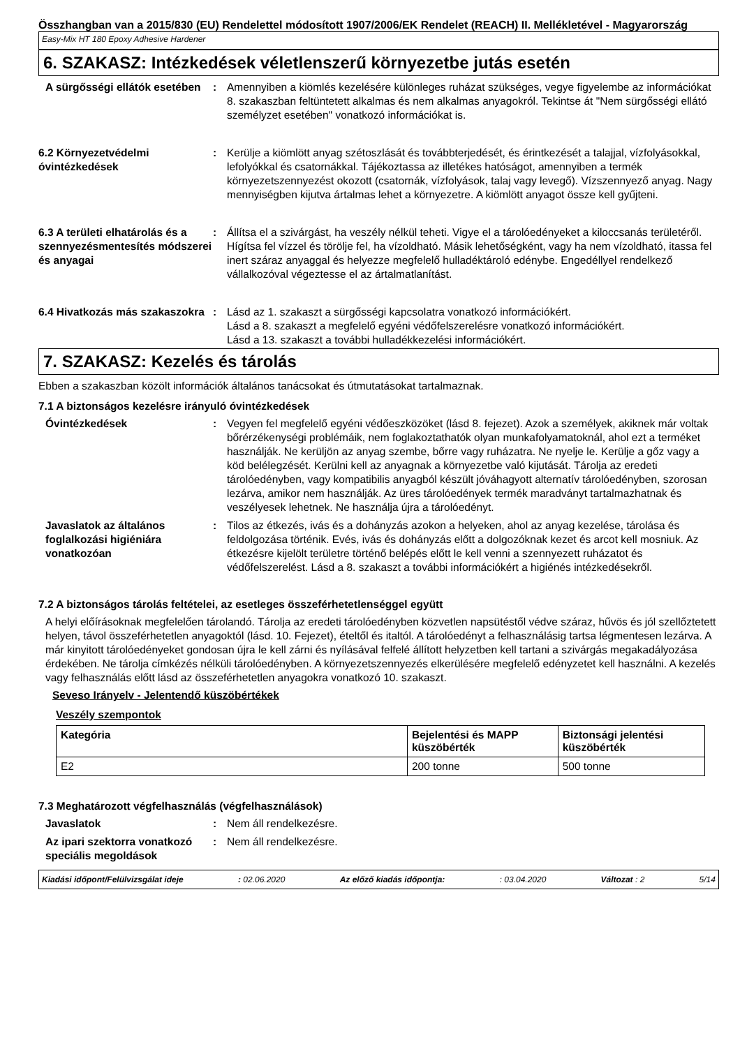Összhangban van a 2015/830 (EU) Rendelettel módosított 1907/2006/EK Rendelet (REACH) II. Mellékletével - Magyarország
Easy-Mix HT 180 Epoxy Adhesive Hardener
6. SZAKASZ: Intézkedések véletlenszerű környezetbe jutás esetén
A sürgősségi ellátók esetében
: Amennyiben a kiömlés kezelésére különleges ruházat szükséges, vegye figyelembe az információkat 8. szakaszban feltüntetett alkalmas és nem alkalmas anyagokról. Tekintse át "Nem sürgősségi ellátó személyzet esetében" vonatkozó információkat is.
6.2 Környezetvédelmi óvintézkedések
: Kerülje a kiömlött anyag szétoszlását és továbbterjedését, és érintkezését a talajjal, vízfolyásokkal, lefolyókkal és csatornákkal. Tájékoztassa az illetékes hatóságot, amennyiben a termék környezetszennyezést okozott (csatornák, vízfolyások, talaj vagy levegő). Vízszennyező anyag. Nagy mennyiségben kijutva ártalmas lehet a környezetre. A kiömlött anyagot össze kell gyűjteni.
6.3 A területi elhatárolás és a szennyezésmentesítés módszerei és anyagai
: Állítsa el a szivárgást, ha veszély nélkül teheti. Vigye el a tárolóedényeket a kiloccsanás területéről. Hígítsa fel vízzel és törölje fel, ha vízoldható. Másik lehetőségként, vagy ha nem vízoldható, itassa fel inert száraz anyaggal és helyezze megfelelő hulladéktároló edénybe. Engedéllyel rendelkező vállalkozóval végeztesse el az ártalmatlanítást.
6.4 Hivatkozás más szakaszokra
: Lásd az 1. szakaszt a sürgősségi kapcsolatra vonatkozó információkért.
Lásd a 8. szakaszt a megfelelő egyéni védőfelszerelésre vonatkozó információkért.
Lásd a 13. szakaszt a további hulladékkezelési információkért.
7. SZAKASZ: Kezelés és tárolás
Ebben a szakaszban közölt információk általános tanácsokat és útmutatásokat tartalmaznak.
7.1 A biztonságos kezelésre irányuló óvintézkedések
Óvintézkedések : Vegyen fel megfelelő egyéni védőeszközöket (lásd 8. fejezet). Azok a személyek, akiknek már voltak bőrérzékenységi problémáik, nem foglakoztathatók olyan munkafolyamatoknál, ahol ezt a terméket használják. Ne kerüljön az anyag szembe, bőrre vagy ruházatra. Ne nyelje le. Kerülje a gőz vagy a köd belélegzését. Kerülni kell az anyagnak a környezetbe való kijutását. Tárolja az eredeti tárolóedényben, vagy kompatibilis anyagból készült jóváhagyott alternatív tárolóedényben, szorosan lezárva, amikor nem használják. Az üres tárolóedények termék maradványt tartalmazhatnak és veszélyesek lehetnek. Ne használja újra a tárolóedényt.
Javaslatok az általános foglalkozási higiéniára vonatkozóan
: Tilos az étkezés, ivás és a dohányzás azokon a helyeken, ahol az anyag kezelése, tárolása és feldolgozása történik. Evés, ivás és dohányzás előtt a dolgozóknak kezet és arcot kell mosniuk. Az étkezésre kijelölt területre történő belépés előtt le kell venni a szennyezett ruházatot és védőfelszerelést. Lásd a 8. szakaszt a további információkért a higiénés intézkedésekről.
7.2 A biztonságos tárolás feltételei, az esetleges összeférhetetlenséggel együtt
A helyi előírásoknak megfelelően tárolandó. Tárolja az eredeti tárolóedényben közvetlen napsütéstől védve száraz, hűvös és jól szellőztetett helyen, távol összeférhetetlen anyagoktól (lásd. 10. Fejezet), ételtől és italtól. A tárolóedényt a felhasználásig tartsa légmentesen lezárva. A már kinyitott tárolóedényeket gondosan újra le kell zárni és nyílásával felfelé állított helyzetben kell tartani a szivárgás megakadályozása érdekében. Ne tárolja címkézés nélküli tárolóedényben. A környezetszennyezés elkerülésére megfelelő edényzetet kell használni. A kezelés vagy felhasználás előtt lásd az összeférhetetlen anyagokra vonatkozó 10. szakaszt.
Seveso Irányelv - Jelentendő küszöbértékek
Veszély szempontok
| Kategória | Bejelentési és MAPP küszöbérték | Biztonsági jelentési küszöbérték |
| --- | --- | --- |
| E2 | 200 tonne | 500 tonne |
7.3 Meghatározott végfelhasználás (végfelhasználások)
Javaslatok : Nem áll rendelkezésre.
Az ipari szektorra vonatkozó speciális megoldások
: Nem áll rendelkezésre.
Kiadási időpont/Felülvizsgálat ideje: 02.06.2020 Az előző kiadás időpontja:: 03.04.2020 Változat : 2 5/14